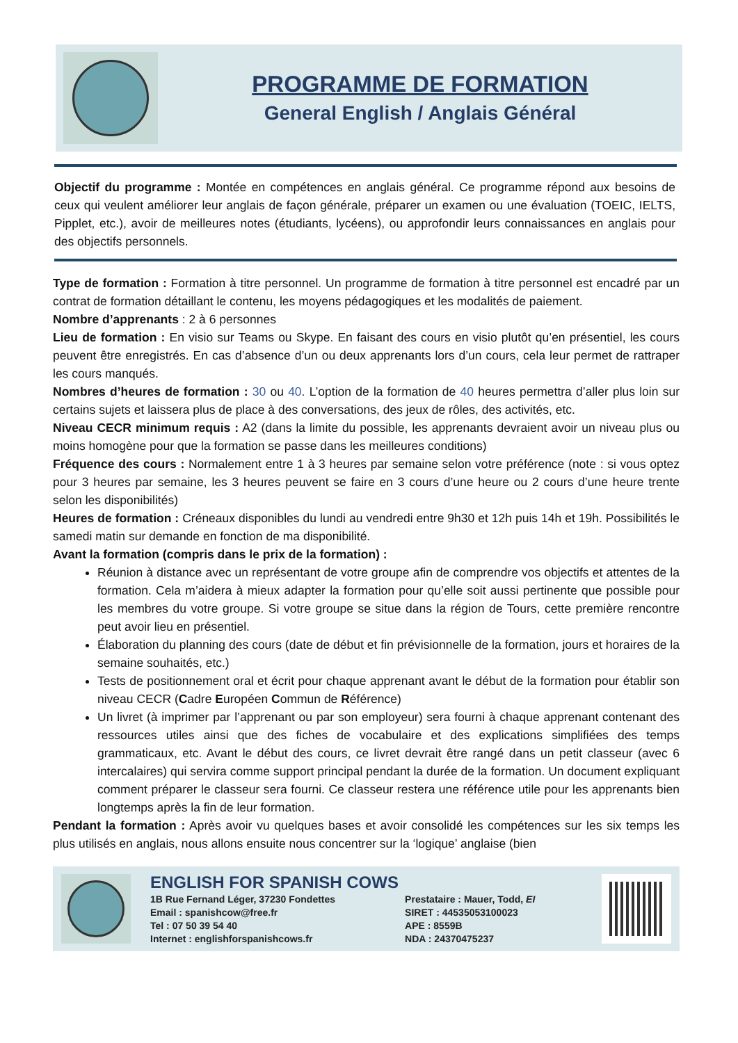PROGRAMME DE FORMATION
General English / Anglais Général
Objectif du programme : Montée en compétences en anglais général. Ce programme répond aux besoins de ceux qui veulent améliorer leur anglais de façon générale, préparer un examen ou une évaluation (TOEIC, IELTS, Pipplet, etc.), avoir de meilleures notes (étudiants, lycéens), ou approfondir leurs connaissances en anglais pour des objectifs personnels.
Type de formation : Formation à titre personnel. Un programme de formation à titre personnel est encadré par un contrat de formation détaillant le contenu, les moyens pédagogiques et les modalités de paiement.
Nombre d’apprenants : 2 à 6 personnes
Lieu de formation : En visio sur Teams ou Skype. En faisant des cours en visio plutôt qu’en présentiel, les cours peuvent être enregistrés. En cas d’absence d’un ou deux apprenants lors d’un cours, cela leur permet de rattraper les cours manqués.
Nombres d’heures de formation : 30 ou 40. L’option de la formation de 40 heures permettra d’aller plus loin sur certains sujets et laissera plus de place à des conversations, des jeux de rôles, des activités, etc.
Niveau CECR minimum requis : A2 (dans la limite du possible, les apprenants devraient avoir un niveau plus ou moins homogène pour que la formation se passe dans les meilleures conditions)
Fréquence des cours : Normalement entre 1 à 3 heures par semaine selon votre préférence (note : si vous optez pour 3 heures par semaine, les 3 heures peuvent se faire en 3 cours d’une heure ou 2 cours d’une heure trente selon les disponibilités)
Heures de formation : Créneaux disponibles du lundi au vendredi entre 9h30 et 12h puis 14h et 19h. Possibilités le samedi matin sur demande en fonction de ma disponibilité.
Avant la formation (compris dans le prix de la formation) :
Réunion à distance avec un représentant de votre groupe afin de comprendre vos objectifs et attentes de la formation. Cela m’aidera à mieux adapter la formation pour qu’elle soit aussi pertinente que possible pour les membres du votre groupe. Si votre groupe se situe dans la région de Tours, cette première rencontre peut avoir lieu en présentiel.
Élaboration du planning des cours (date de début et fin prévisionnelle de la formation, jours et horaires de la semaine souhaités, etc.)
Tests de positionnement oral et écrit pour chaque apprenant avant le début de la formation pour établir son niveau CECR (Cadre Européen Commun de Référence)
Un livret (à imprimer par l’apprenant ou par son employeur) sera fourni à chaque apprenant contenant des ressources utiles ainsi que des fiches de vocabulaire et des explications simplifiées des temps grammaticaux, etc. Avant le début des cours, ce livret devrait être rangé dans un petit classeur (avec 6 intercalaires) qui servira comme support principal pendant la durée de la formation. Un document expliquant comment préparer le classeur sera fourni. Ce classeur restera une référence utile pour les apprenants bien longtemps après la fin de leur formation.
Pendant la formation : Après avoir vu quelques bases et avoir consolidé les compétences sur les six temps les plus utilisés en anglais, nous allons ensuite nous concentrer sur la ‘logique’ anglaise (bien
ENGLISH FOR SPANISH COWS
1B Rue Fernand Léger, 37230 Fondettes
Email : spanishcow@free.fr
Tel : 07 50 39 54 40
Internet : englishforspanishcows.fr
Prestataire : Mauer, Todd, EI
SIRET : 44535053100023
APE : 8559B
NDA : 24370475237